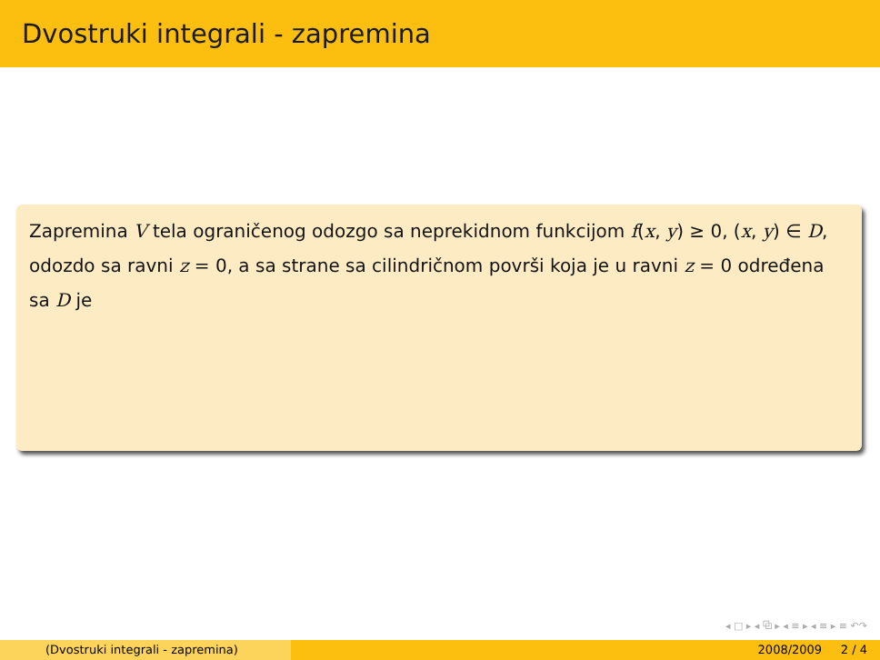Dvostruki integrali - zapremina
Zapremina V tela ograničenog odozgo sa neprekidnom funkcijom f(x, y) ≥ 0, (x, y) ∈ D, odozdo sa ravni z = 0, a sa strane sa cilindričnom površi koja je u ravni z = 0 određena sa D je
◂ □ ▸ ◂ ⧉ ▸ ◂ ≡ ▸ ◂ ≡ ▸ ≡ ↶↷
(Dvostruki integrali - zapremina) 2008/2009 2 / 4